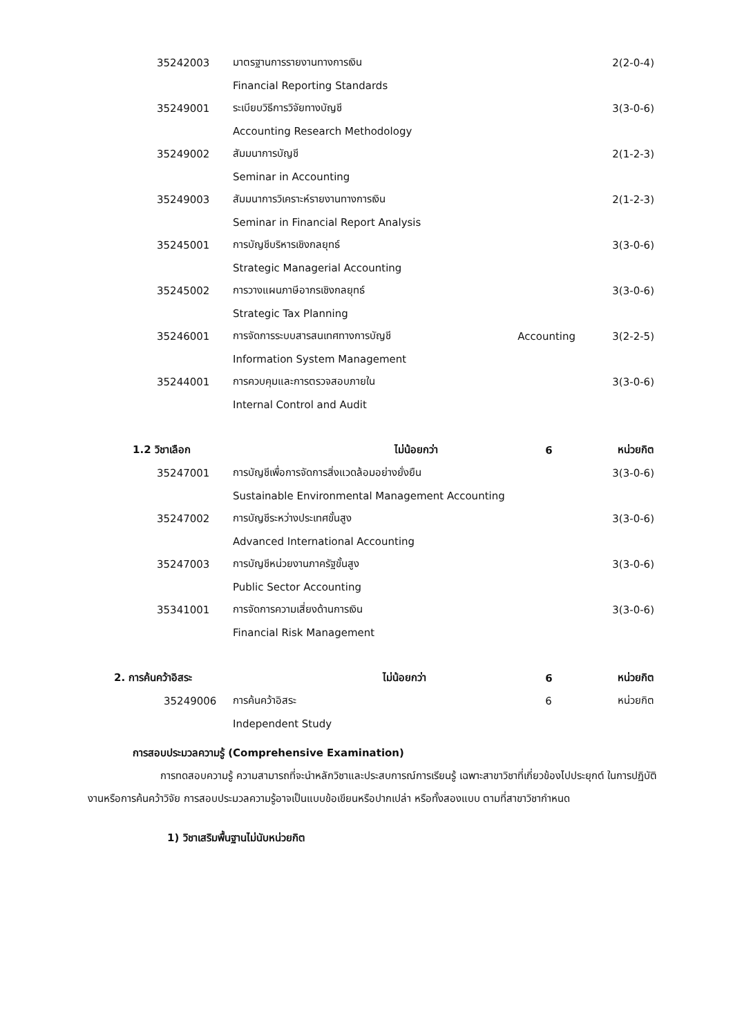| 35242003 | มาตรฐานการรายงานทางการเงิน | | 2(2-0-4) |
| | Financial Reporting Standards | | |
| 35249001 | ระเบียบวิธีการวิจัยทางบัญชี | | 3(3-0-6) |
| | Accounting Research Methodology | | |
| 35249002 | สัมมนาการบัญชี | | 2(1-2-3) |
| | Seminar in Accounting | | |
| 35249003 | สัมมนาการวิเคราะห์รายงานทางการเงิน | | 2(1-2-3) |
| | Seminar in Financial Report Analysis | | |
| 35245001 | การบัญชีบริหารเชิงกลยุทธ์ | | 3(3-0-6) |
| | Strategic Managerial Accounting | | |
| 35245002 | การวางแผนภาษีอากรเชิงกลยุทธ์ | | 3(3-0-6) |
| | Strategic Tax Planning | | |
| 35246001 | การจัดการระบบสารสนเทศทางการบัญชี | Accounting | 3(2-2-5) |
| | Information System Management | | |
| 35244001 | การควบคุมและการตรวจสอบภายใน | | 3(3-0-6) |
| | Internal Control and Audit | | |
| 1.2 วิชาเลือก ไม่น้อยกว่า | | 6 | หน่วยกิต |
| 35247001 | การบัญชีเพื่อการจัดการสิ่งแวดล้อมอย่างยั่งยืน | | 3(3-0-6) |
| | Sustainable Environmental Management Accounting | | |
| 35247002 | การบัญชีระหว่างประเทศขั้นสูง | | 3(3-0-6) |
| | Advanced International Accounting | | |
| 35247003 | การบัญชีหน่วยงานภาครัฐขั้นสูง | | 3(3-0-6) |
| | Public Sector Accounting | | |
| 35341001 | การจัดการความเสี่ยงด้านการเงิน | | 3(3-0-6) |
| | Financial Risk Management | | |
| 2. การค้นคว้าอิสระ ไม่น้อยกว่า | | 6 | หน่วยกิต |
| 35249006 | การค้นคว้าอิสระ | 6 | หน่วยกิต |
| | Independent Study | | |
การสอบประมวลความรู้ (Comprehensive Examination)
การทดสอบความรู้ ความสามารถที่จะนำหลักวิชาและประสบการณ์การเรียนรู้ เฉพาะสาขาวิชาที่เกี่ยวข้องไปประยุกต์ ในการปฏิบัติงานหรือการค้นคว้าวิจัย การสอบประมวลความรู้อาจเป็นแบบข้อเขียนหรือปากเปล่า หรือทั้งสองแบบ ตามที่สาขาวิชากำหนด
1) วิชาเสริมพื้นฐานไม่นับหน่วยกิต